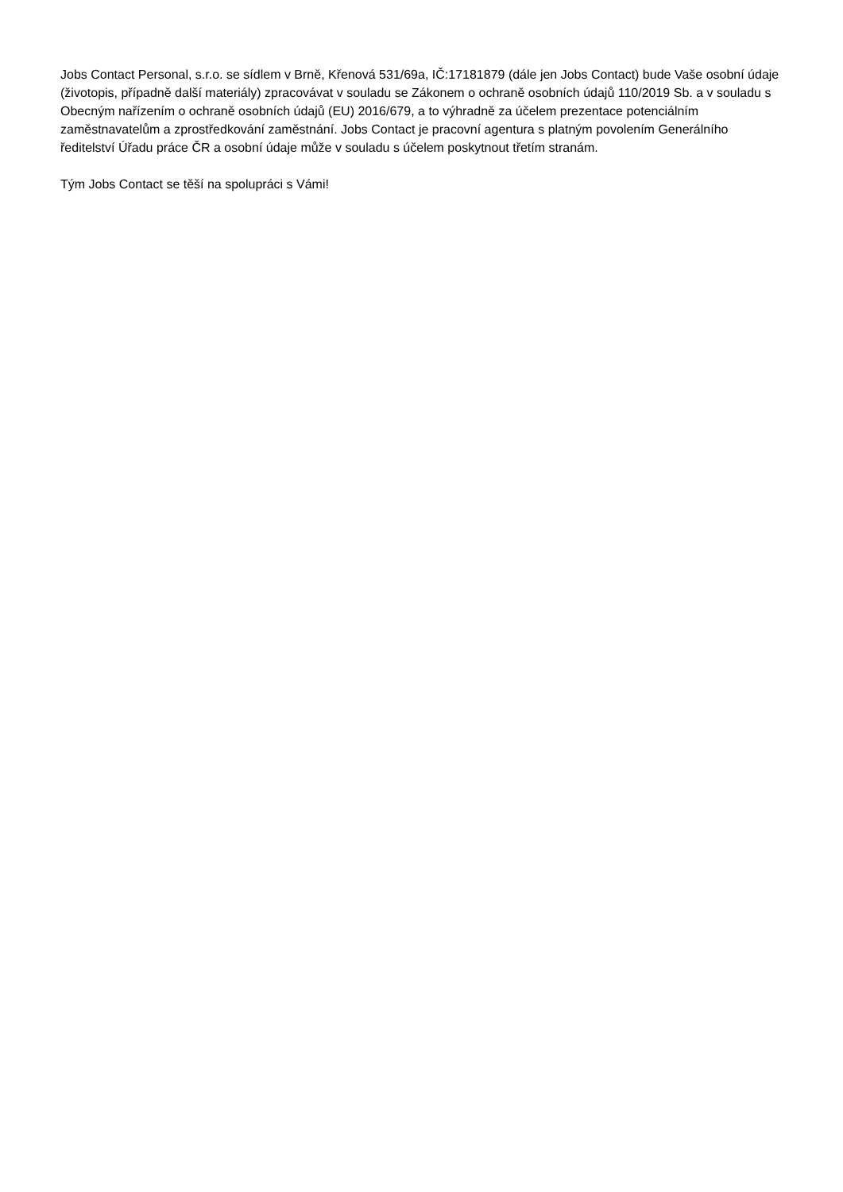Jobs Contact Personal, s.r.o. se sídlem v Brně, Křenová 531/69a, IČ:17181879 (dále jen Jobs Contact) bude Vaše osobní údaje (životopis, případně další materiály) zpracovávat v souladu se Zákonem o ochraně osobních údajů 110/2019 Sb. a v souladu s Obecným nařízením o ochraně osobních údajů (EU) 2016/679, a to výhradně za účelem prezentace potenciálním zaměstnavatelům a zprostředkování zaměstnání. Jobs Contact je pracovní agentura s platným povolením Generálního ředitelství Úřadu práce ČR a osobní údaje může v souladu s účelem poskytnout třetím stranám.
Tým Jobs Contact se těší na spolupráci s Vámi!